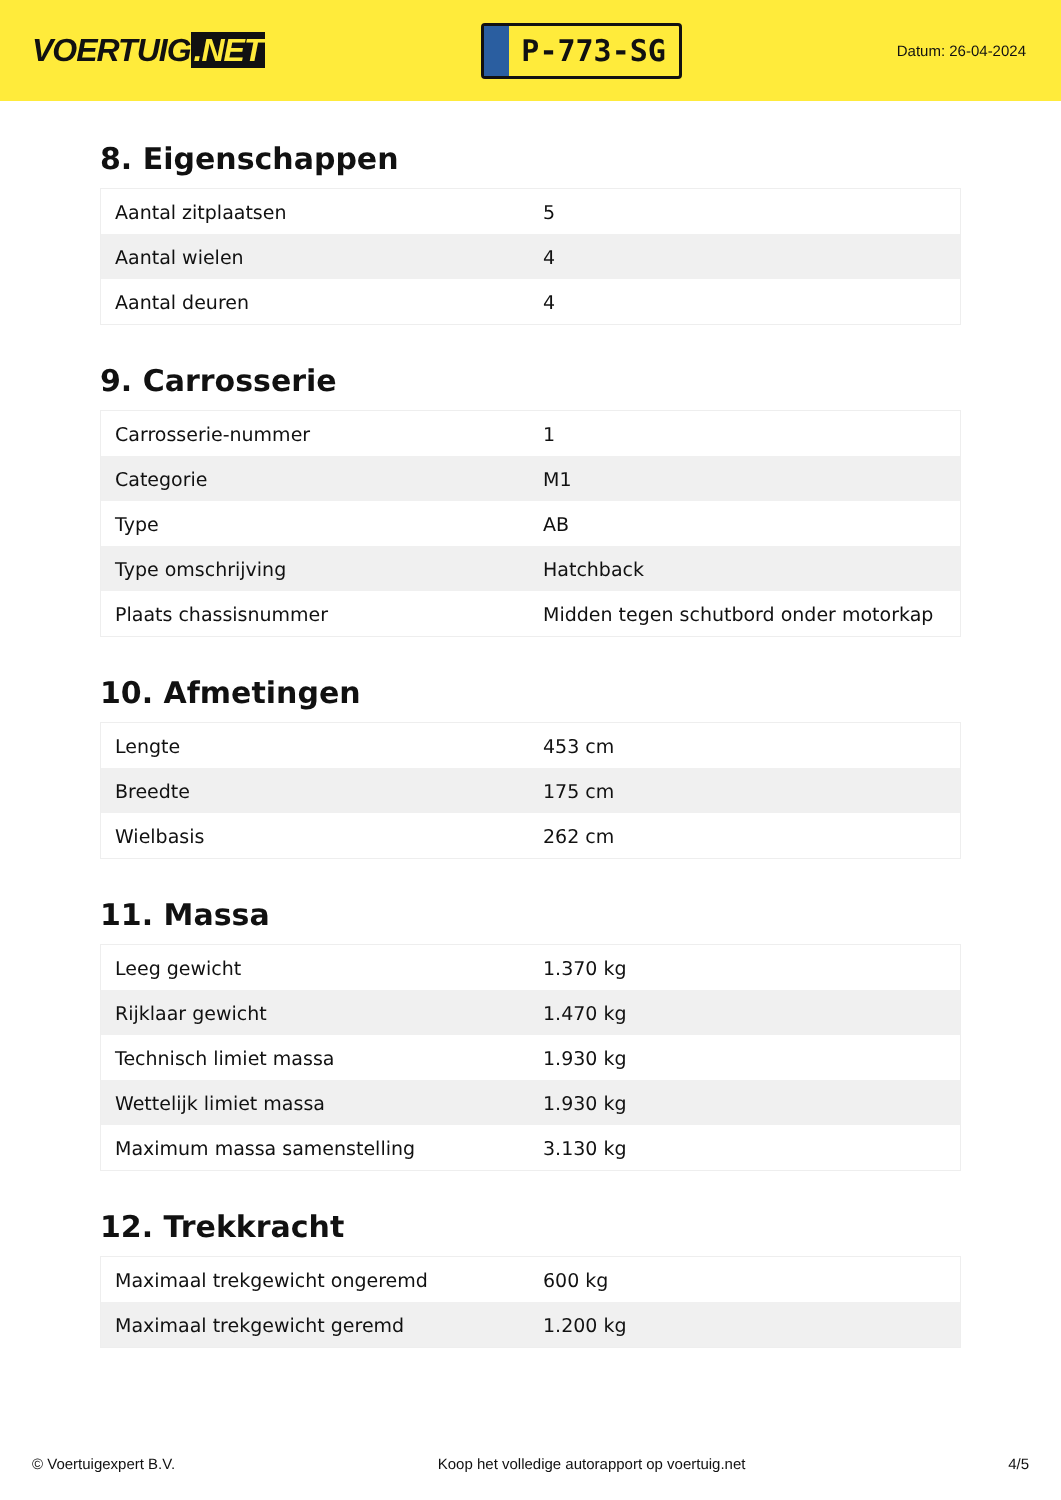VOERTUIG.NET
P-773-SG
Datum: 26-04-2024
8. Eigenschappen
| Aantal zitplaatsen | 5 |
| Aantal wielen | 4 |
| Aantal deuren | 4 |
9. Carrosserie
| Carrosserie-nummer | 1 |
| Categorie | M1 |
| Type | AB |
| Type omschrijving | Hatchback |
| Plaats chassisnummer | Midden tegen schutbord onder motorkap |
10. Afmetingen
| Lengte | 453 cm |
| Breedte | 175 cm |
| Wielbasis | 262 cm |
11. Massa
| Leeg gewicht | 1.370 kg |
| Rijklaar gewicht | 1.470 kg |
| Technisch limiet massa | 1.930 kg |
| Wettelijk limiet massa | 1.930 kg |
| Maximum massa samenstelling | 3.130 kg |
12. Trekkracht
| Maximaal trekgewicht ongeremd | 600 kg |
| Maximaal trekgewicht geremd | 1.200 kg |
© Voertuigexpert B.V. Koop het volledige autorapport op voertuig.net 4/5